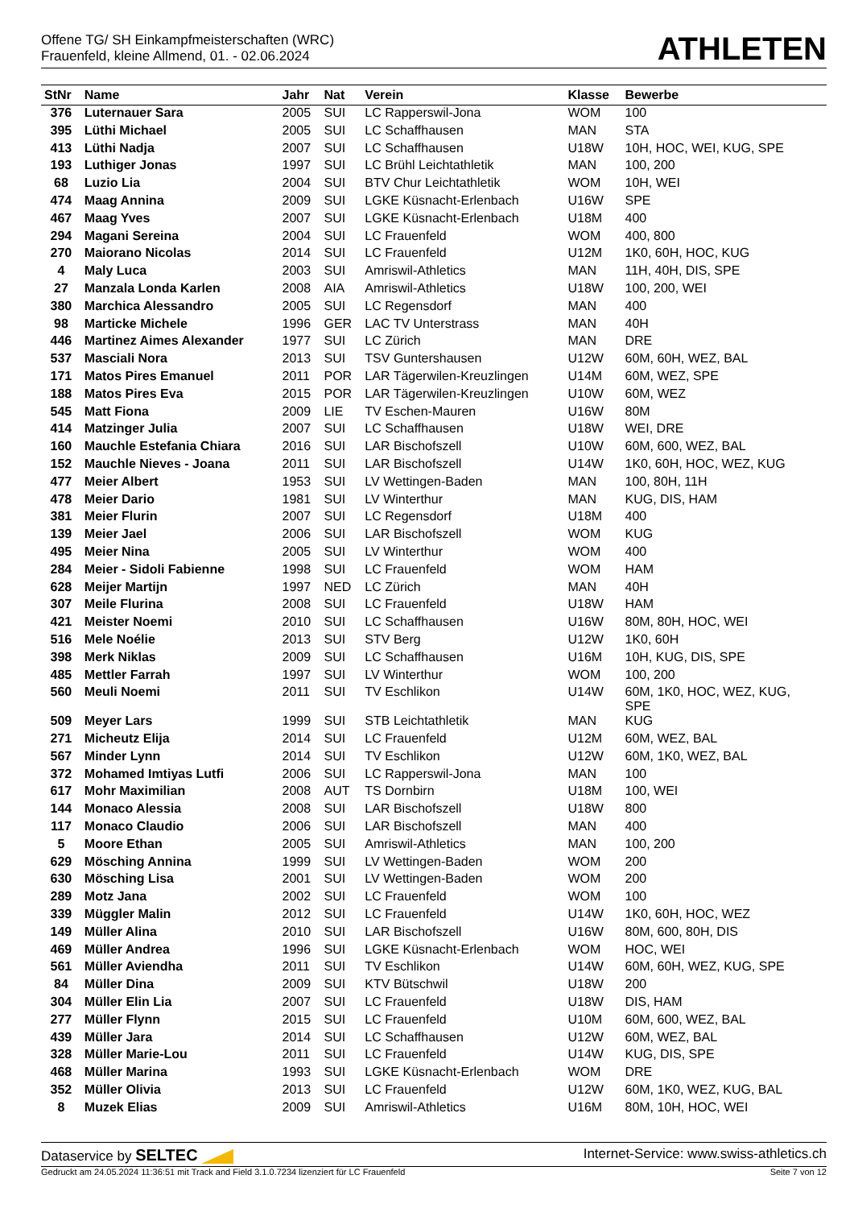Offene TG/ SH Einkampfmeisterschaften (WRC)
Frauenfeld, kleine Allmend, 01. - 02.06.2024
ATHLETEN
| StNr | Name | Jahr | Nat | Verein | Klasse | Bewerbe |
| --- | --- | --- | --- | --- | --- | --- |
| 376 | Luternauer Sara | 2005 | SUI | LC Rapperswil-Jona | WOM | 100 |
| 395 | Lüthi Michael | 2005 | SUI | LC Schaffhausen | MAN | STA |
| 413 | Lüthi Nadja | 2007 | SUI | LC Schaffhausen | U18W | 10H, HOC, WEI, KUG, SPE |
| 193 | Luthiger Jonas | 1997 | SUI | LC Brühl Leichtathletik | MAN | 100, 200 |
| 68 | Luzio Lia | 2004 | SUI | BTV Chur Leichtathletik | WOM | 10H, WEI |
| 474 | Maag Annina | 2009 | SUI | LGKE Küsnacht-Erlenbach | U16W | SPE |
| 467 | Maag Yves | 2007 | SUI | LGKE Küsnacht-Erlenbach | U18M | 400 |
| 294 | Magani Sereina | 2004 | SUI | LC Frauenfeld | WOM | 400, 800 |
| 270 | Maiorano Nicolas | 2014 | SUI | LC Frauenfeld | U12M | 1K0, 60H, HOC, KUG |
| 4 | Maly Luca | 2003 | SUI | Amriswil-Athletics | MAN | 11H, 40H, DIS, SPE |
| 27 | Manzala Londa Karlen | 2008 | AIA | Amriswil-Athletics | U18W | 100, 200, WEI |
| 380 | Marchica Alessandro | 2005 | SUI | LC Regensdorf | MAN | 400 |
| 98 | Marticke Michele | 1996 | GER | LAC TV Unterstrass | MAN | 40H |
| 446 | Martinez Aimes Alexander | 1977 | SUI | LC Zürich | MAN | DRE |
| 537 | Masciali Nora | 2013 | SUI | TSV Guntershausen | U12W | 60M, 60H, WEZ, BAL |
| 171 | Matos Pires Emanuel | 2011 | POR | LAR Tägerwilen-Kreuzlingen | U14M | 60M, WEZ, SPE |
| 188 | Matos Pires Eva | 2015 | POR | LAR Tägerwilen-Kreuzlingen | U10W | 60M, WEZ |
| 545 | Matt Fiona | 2009 | LIE | TV Eschen-Mauren | U16W | 80M |
| 414 | Matzinger Julia | 2007 | SUI | LC Schaffhausen | U18W | WEI, DRE |
| 160 | Mauchle Estefania Chiara | 2016 | SUI | LAR Bischofszell | U10W | 60M, 600, WEZ, BAL |
| 152 | Mauchle Nieves - Joana | 2011 | SUI | LAR Bischofszell | U14W | 1K0, 60H, HOC, WEZ, KUG |
| 477 | Meier Albert | 1953 | SUI | LV Wettingen-Baden | MAN | 100, 80H, 11H |
| 478 | Meier Dario | 1981 | SUI | LV Winterthur | MAN | KUG, DIS, HAM |
| 381 | Meier Flurin | 2007 | SUI | LC Regensdorf | U18M | 400 |
| 139 | Meier Jael | 2006 | SUI | LAR Bischofszell | WOM | KUG |
| 495 | Meier Nina | 2005 | SUI | LV Winterthur | WOM | 400 |
| 284 | Meier - Sidoli Fabienne | 1998 | SUI | LC Frauenfeld | WOM | HAM |
| 628 | Meijer Martijn | 1997 | NED | LC Zürich | MAN | 40H |
| 307 | Meile Flurina | 2008 | SUI | LC Frauenfeld | U18W | HAM |
| 421 | Meister Noemi | 2010 | SUI | LC Schaffhausen | U16W | 80M, 80H, HOC, WEI |
| 516 | Mele Noélie | 2013 | SUI | STV Berg | U12W | 1K0, 60H |
| 398 | Merk Niklas | 2009 | SUI | LC Schaffhausen | U16M | 10H, KUG, DIS, SPE |
| 485 | Mettler Farrah | 1997 | SUI | LV Winterthur | WOM | 100, 200 |
| 560 | Meuli Noemi | 2011 | SUI | TV Eschlikon | U14W | 60M, 1K0, HOC, WEZ, KUG, SPE |
| 509 | Meyer Lars | 1999 | SUI | STB Leichtathletik | MAN | KUG |
| 271 | Micheutz Elija | 2014 | SUI | LC Frauenfeld | U12M | 60M, WEZ, BAL |
| 567 | Minder Lynn | 2014 | SUI | TV Eschlikon | U12W | 60M, 1K0, WEZ, BAL |
| 372 | Mohamed Imtiyas Lutfi | 2006 | SUI | LC Rapperswil-Jona | MAN | 100 |
| 617 | Mohr Maximilian | 2008 | AUT | TS Dornbirn | U18M | 100, WEI |
| 144 | Monaco Alessia | 2008 | SUI | LAR Bischofszell | U18W | 800 |
| 117 | Monaco Claudio | 2006 | SUI | LAR Bischofszell | MAN | 400 |
| 5 | Moore Ethan | 2005 | SUI | Amriswil-Athletics | MAN | 100, 200 |
| 629 | Mösching Annina | 1999 | SUI | LV Wettingen-Baden | WOM | 200 |
| 630 | Mösching Lisa | 2001 | SUI | LV Wettingen-Baden | WOM | 200 |
| 289 | Motz Jana | 2002 | SUI | LC Frauenfeld | WOM | 100 |
| 339 | Müggler Malin | 2012 | SUI | LC Frauenfeld | U14W | 1K0, 60H, HOC, WEZ |
| 149 | Müller Alina | 2010 | SUI | LAR Bischofszell | U16W | 80M, 600, 80H, DIS |
| 469 | Müller Andrea | 1996 | SUI | LGKE Küsnacht-Erlenbach | WOM | HOC, WEI |
| 561 | Müller Aviendha | 2011 | SUI | TV Eschlikon | U14W | 60M, 60H, WEZ, KUG, SPE |
| 84 | Müller Dina | 2009 | SUI | KTV Bütschwil | U18W | 200 |
| 304 | Müller Elin Lia | 2007 | SUI | LC Frauenfeld | U18W | DIS, HAM |
| 277 | Müller Flynn | 2015 | SUI | LC Frauenfeld | U10M | 60M, 600, WEZ, BAL |
| 439 | Müller Jara | 2014 | SUI | LC Schaffhausen | U12W | 60M, WEZ, BAL |
| 328 | Müller Marie-Lou | 2011 | SUI | LC Frauenfeld | U14W | KUG, DIS, SPE |
| 468 | Müller Marina | 1993 | SUI | LGKE Küsnacht-Erlenbach | WOM | DRE |
| 352 | Müller Olivia | 2013 | SUI | LC Frauenfeld | U12W | 60M, 1K0, WEZ, KUG, BAL |
| 8 | Muzek Elias | 2009 | SUI | Amriswil-Athletics | U16M | 80M, 10H, HOC, WEI |
Dataservice by SELTEC
Internet-Service: www.swiss-athletics.ch
Gedruckt am 24.05.2024 11:36:51 mit Track and Field 3.1.0.7234 lizenziert für LC Frauenfeld
Seite 7 von 12